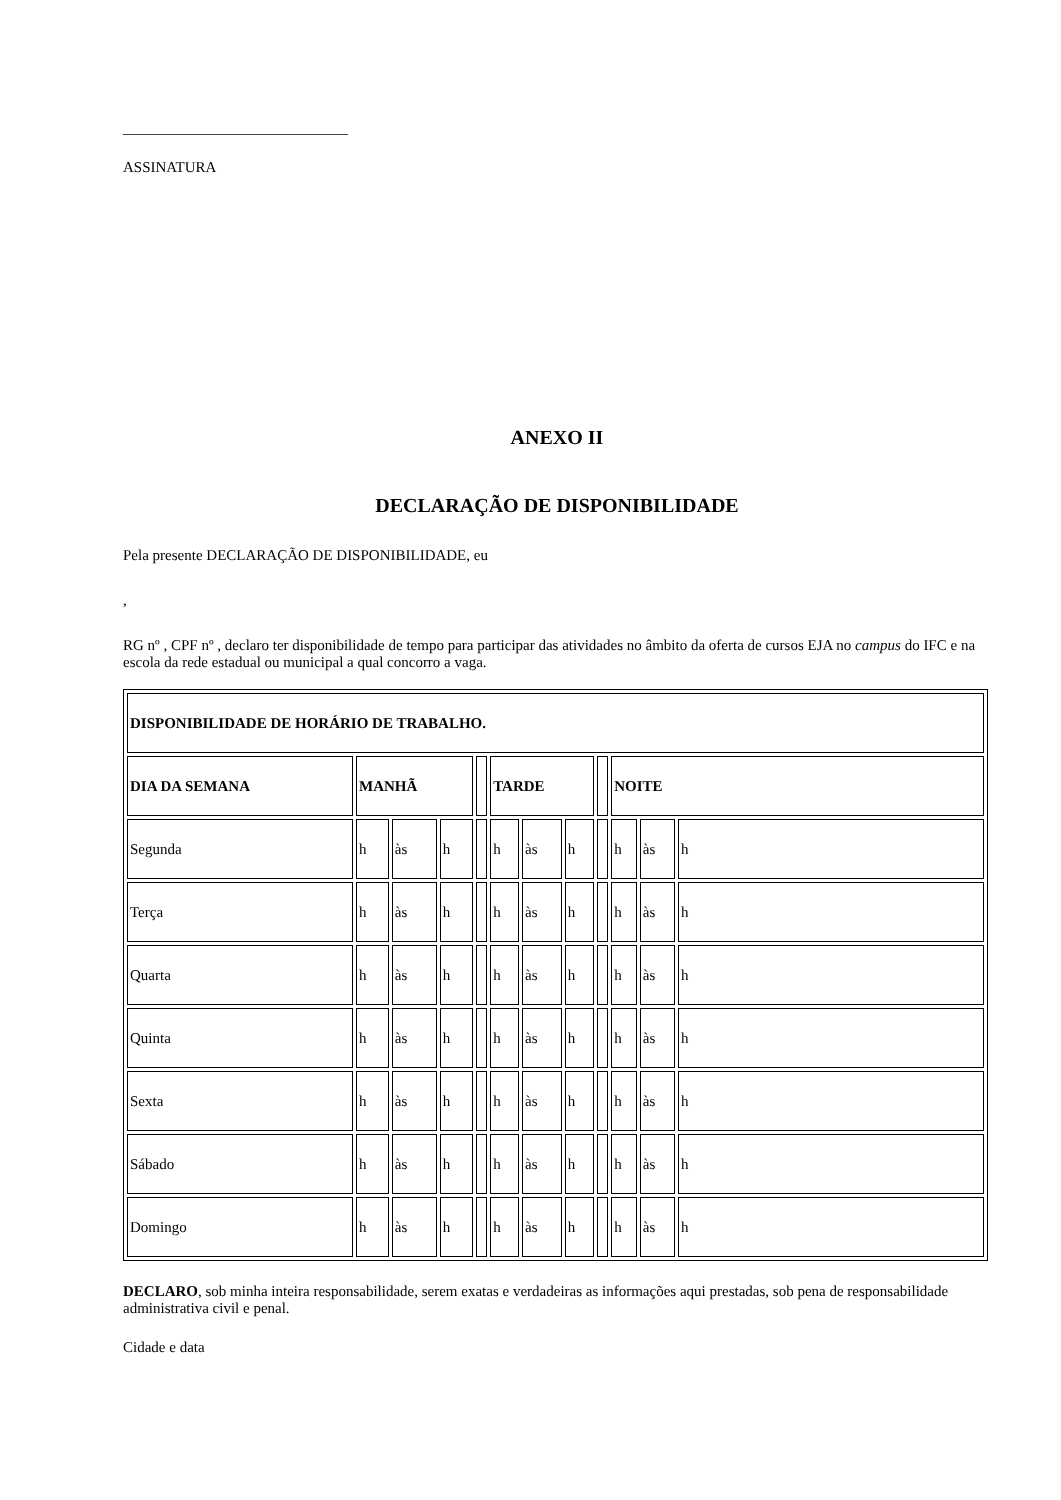______________________________
ASSINATURA
ANEXO II
DECLARAÇÃO DE DISPONIBILIDADE
Pela presente DECLARAÇÃO DE DISPONIBILIDADE, eu
,
RG nº , CPF nº , declaro ter disponibilidade de tempo para participar das atividades no âmbito da oferta de cursos EJA no campus do IFC e na escola da rede estadual ou municipal a qual concorro a vaga.
| DISPONIBILIDADE DE HORÁRIO DE TRABALHO. | | | | | | | | | | | | |
| DIA DA SEMANA | MANHÃ | | | | TARDE | | | | NOITE | | | |
| Segunda | h | às | h | | h | às | h | | h | às | h | |
| Terça | h | às | h | | h | às | h | | h | às | h | |
| Quarta | h | às | h | | h | às | h | | h | às | h | |
| Quinta | h | às | h | | h | às | h | | h | às | h | |
| Sexta | h | às | h | | h | às | h | | h | às | h | |
| Sábado | h | às | h | | h | às | h | | h | às | h | |
| Domingo | h | às | h | | h | às | h | | h | às | h | |
DECLARO, sob minha inteira responsabilidade, serem exatas e verdadeiras as informações aqui prestadas, sob pena de responsabilidade administrativa civil e penal.
Cidade e data